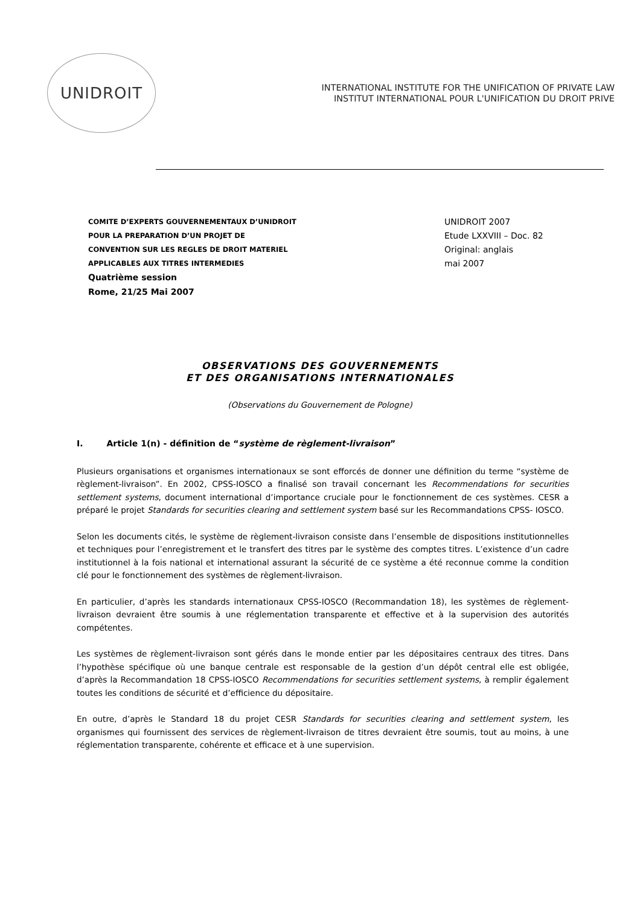UNIDROIT
INTERNATIONAL INSTITUTE FOR THE UNIFICATION OF PRIVATE LAW
INSTITUT INTERNATIONAL POUR L'UNIFICATION DU DROIT PRIVE
COMITE D’EXPERTS GOUVERNEMENTAUX D’UNIDROIT
POUR LA PREPARATION D’UN PROJET DE
CONVENTION SUR LES REGLES DE DROIT MATERIEL
APPLICABLES AUX TITRES INTERMEDIES
Quatrième session
Rome, 21/25 Mai 2007
UNIDROIT 2007
Etude LXXVIII – Doc. 82
Original: anglais
mai 2007
OBSERVATIONS DES GOUVERNEMENTS
ET DES ORGANISATIONS INTERNATIONALES
(Observations du Gouvernement de Pologne)
I. Article 1(n) - définition de “système de règlement-livraison”
Plusieurs organisations et organismes internationaux se sont efforcés de donner une définition du terme “système de règlement-livraison”. En 2002, CPSS-IOSCO a finalisé son travail concernant les Recommendations for securities settlement systems, document international d’importance cruciale pour le fonctionnement de ces systèmes. CESR a préparé le projet Standards for securities clearing and settlement system basé sur les Recommandations CPSS- IOSCO.
Selon les documents cités, le système de règlement-livraison consiste dans l’ensemble de dispositions institutionnelles et techniques pour l’enregistrement et le transfert des titres par le système des comptes titres. L’existence d’un cadre institutionnel à la fois national et international assurant la sécurité de ce système a été reconnue comme la condition clé pour le fonctionnement des systèmes de règlement-livraison.
En particulier, d’après les standards internationaux CPSS-IOSCO (Recommandation 18), les systèmes de règlement-livraison devraient être soumis à une réglementation transparente et effective et à la supervision des autorités compétentes.
Les systèmes de règlement-livraison sont gérés dans le monde entier par les dépositaires centraux des titres. Dans l’hypothèse spécifique où une banque centrale est responsable de la gestion d’un dépôt central elle est obligée, d’après la Recommandation 18 CPSS-IOSCO Recommendations for securities settlement systems, à remplir également toutes les conditions de sécurité et d’efficience du dépositaire.
En outre, d’après le Standard 18 du projet CESR Standards for securities clearing and settlement system, les organismes qui fournissent des services de règlement-livraison de titres devraient être soumis, tout au moins, à une réglementation transparente, cohérente et efficace et à une supervision.